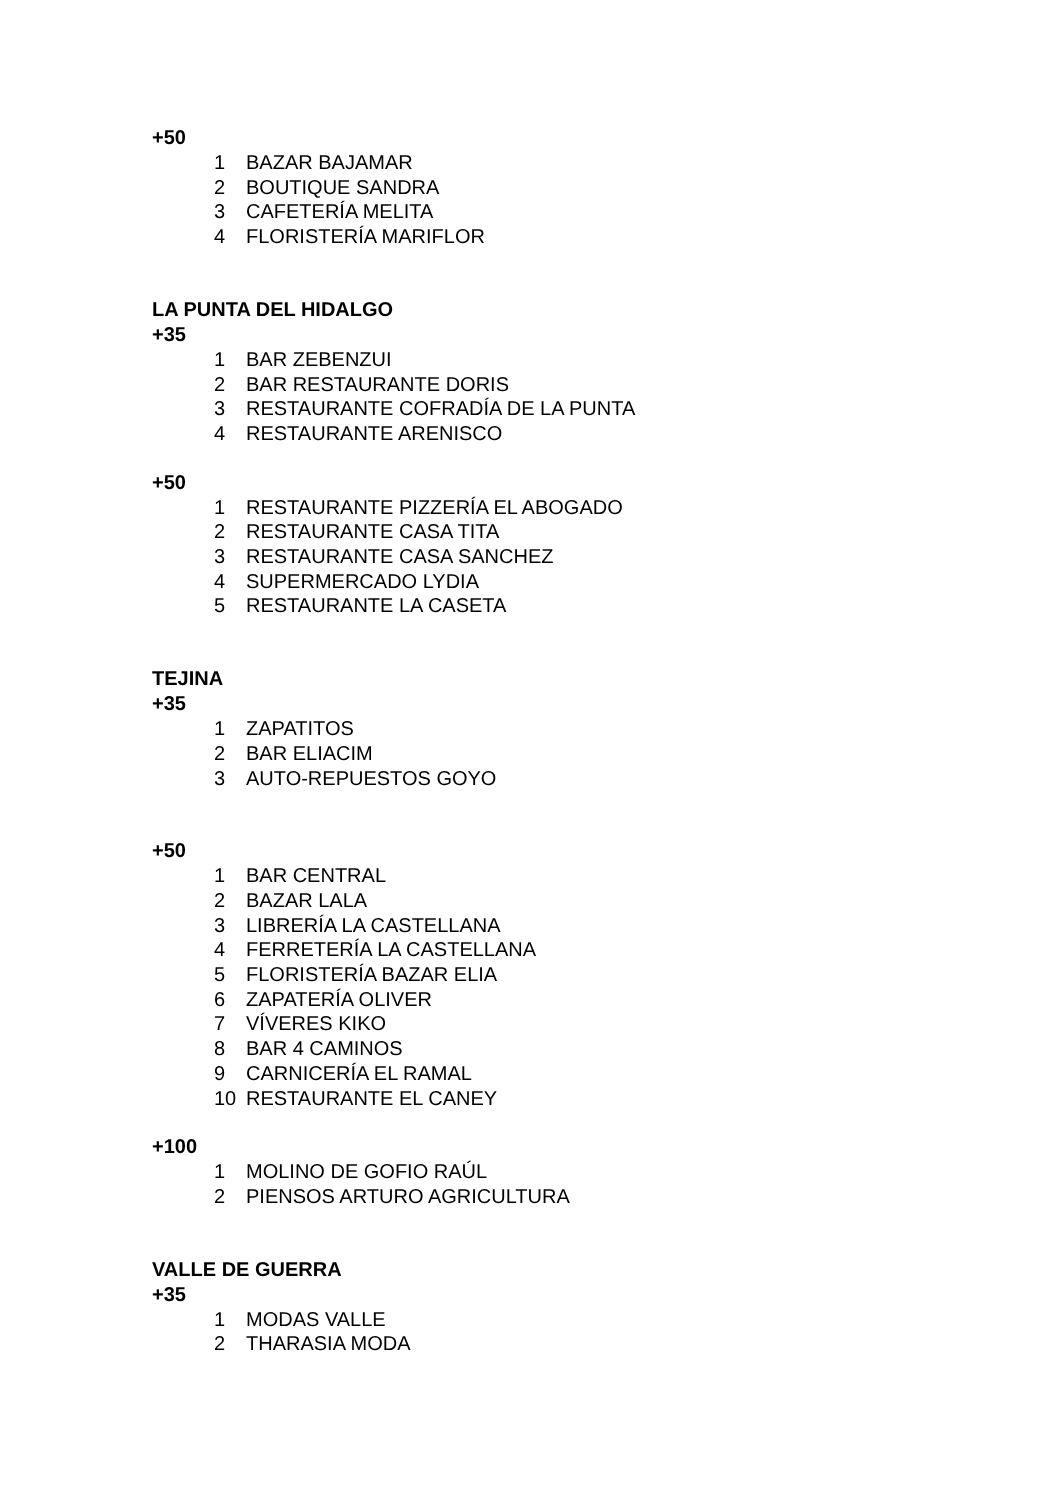+50
1 BAZAR BAJAMAR
2 BOUTIQUE SANDRA
3 CAFETERÍA MELITA
4 FLORISTERÍA MARIFLOR
LA PUNTA DEL HIDALGO
+35
1 BAR ZEBENZUI
2 BAR RESTAURANTE DORIS
3 RESTAURANTE COFRADÍA DE LA PUNTA
4 RESTAURANTE ARENISCO
+50
1 RESTAURANTE PIZZERÍA EL ABOGADO
2 RESTAURANTE CASA TITA
3 RESTAURANTE CASA SANCHEZ
4 SUPERMERCADO LYDIA
5 RESTAURANTE LA CASETA
TEJINA
+35
1 ZAPATITOS
2 BAR ELIACIM
3 AUTO-REPUESTOS GOYO
+50
1 BAR CENTRAL
2 BAZAR LALA
3 LIBRERÍA LA CASTELLANA
4 FERRETERÍA LA CASTELLANA
5 FLORISTERÍA BAZAR ELIA
6 ZAPATERÍA OLIVER
7 VÍVERES KIKO
8 BAR 4 CAMINOS
9 CARNICERÍA EL RAMAL
10 RESTAURANTE EL CANEY
+100
1 MOLINO DE GOFIO RAÚL
2 PIENSOS ARTURO AGRICULTURA
VALLE DE GUERRA
+35
1 MODAS VALLE
2 THARASIA MODA